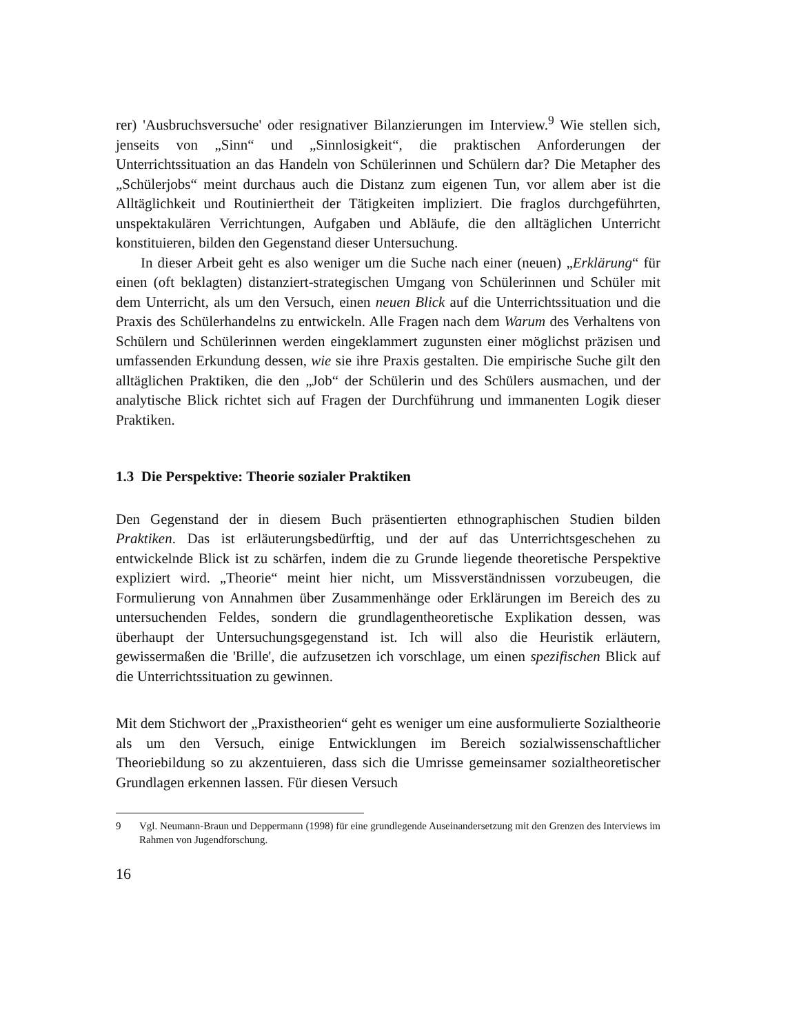rer) 'Ausbruchsversuche' oder resignativer Bilanzierungen im Interview.<sup>9</sup> Wie stellen sich, jenseits von „Sinn“ und „Sinnlosigkeit“, die praktischen Anforderungen der Unterrichtssituation an das Handeln von Schülerinnen und Schülern dar? Die Metapher des „Schülerjobs“ meint durchaus auch die Distanz zum eigenen Tun, vor allem aber ist die Alltäglichkeit und Routiniertheit der Tätigkeiten impliziert. Die fraglos durchgeführten, unspektakulären Verrichtungen, Aufgaben und Abläufe, die den alltäglichen Unterricht konstituieren, bilden den Gegenstand dieser Untersuchung.
In dieser Arbeit geht es also weniger um die Suche nach einer (neuen) „Erklärung“ für einen (oft beklagten) distanziert-strategischen Umgang von Schülerinnen und Schüler mit dem Unterricht, als um den Versuch, einen neuen Blick auf die Unterrichtssituation und die Praxis des Schülerhandelns zu entwickeln. Alle Fragen nach dem Warum des Verhaltens von Schülern und Schülerinnen werden eingeklammert zugunsten einer möglichst präzisen und umfassenden Erkundung dessen, wie sie ihre Praxis gestalten. Die empirische Suche gilt den alltäglichen Praktiken, die den „Job“ der Schülerin und des Schülers ausmachen, und der analytische Blick richtet sich auf Fragen der Durchführung und immanenten Logik dieser Praktiken.
1.3 Die Perspektive: Theorie sozialer Praktiken
Den Gegenstand der in diesem Buch präsentierten ethnographischen Studien bilden Praktiken. Das ist erläuterungsbedürftig, und der auf das Unterrichtsgeschehen zu entwickelnde Blick ist zu schärfen, indem die zu Grunde liegende theoretische Perspektive expliziert wird. „Theorie“ meint hier nicht, um Missverständnissen vorzubeugen, die Formulierung von Annahmen über Zusammenhänge oder Erklärungen im Bereich des zu untersuchenden Feldes, sondern die grundlagentheoretische Explikation dessen, was überhaupt der Untersuchungsgegenstand ist. Ich will also die Heuristik erläutern, gewissermaßen die 'Brille', die aufzusetzen ich vorschlage, um einen spezifischen Blick auf die Unterrichtssituation zu gewinnen.
Mit dem Stichwort der „Praxistheorien“ geht es weniger um eine ausformulierte Sozialtheorie als um den Versuch, einige Entwicklungen im Bereich sozialwissenschaftlicher Theoriebildung so zu akzentuieren, dass sich die Umrisse gemeinsamer sozialtheoretischer Grundlagen erkennen lassen. Für diesen Versuch
9 Vgl. Neumann-Braun und Deppermann (1998) für eine grundlegende Auseinandersetzung mit den Grenzen des Interviews im Rahmen von Jugendforschung.
16